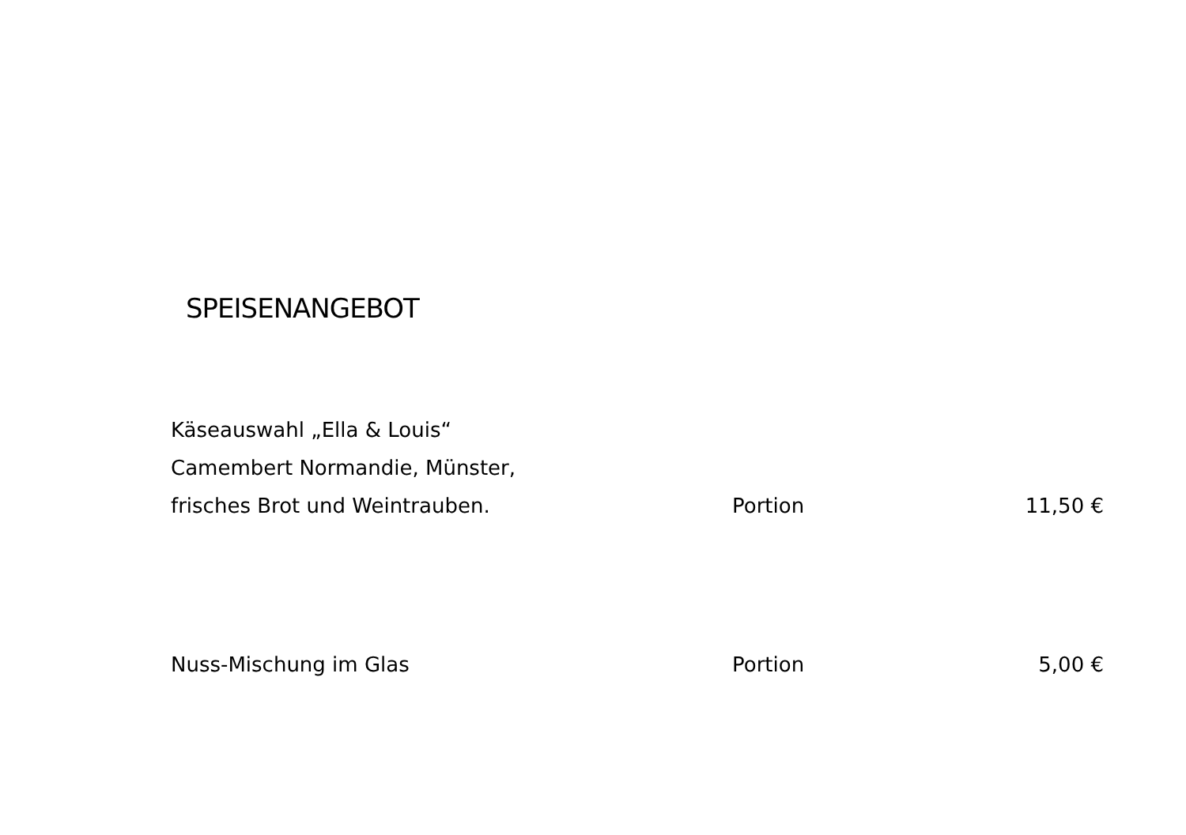SPEISENANGEBOT
| Käseauswahl „Ella & Louis“ Camembert Normandie, Münster, frisches Brot und Weintrauben. | Portion | 11,50 € |
| Nuss-Mischung im Glas | Portion | 5,00 € |